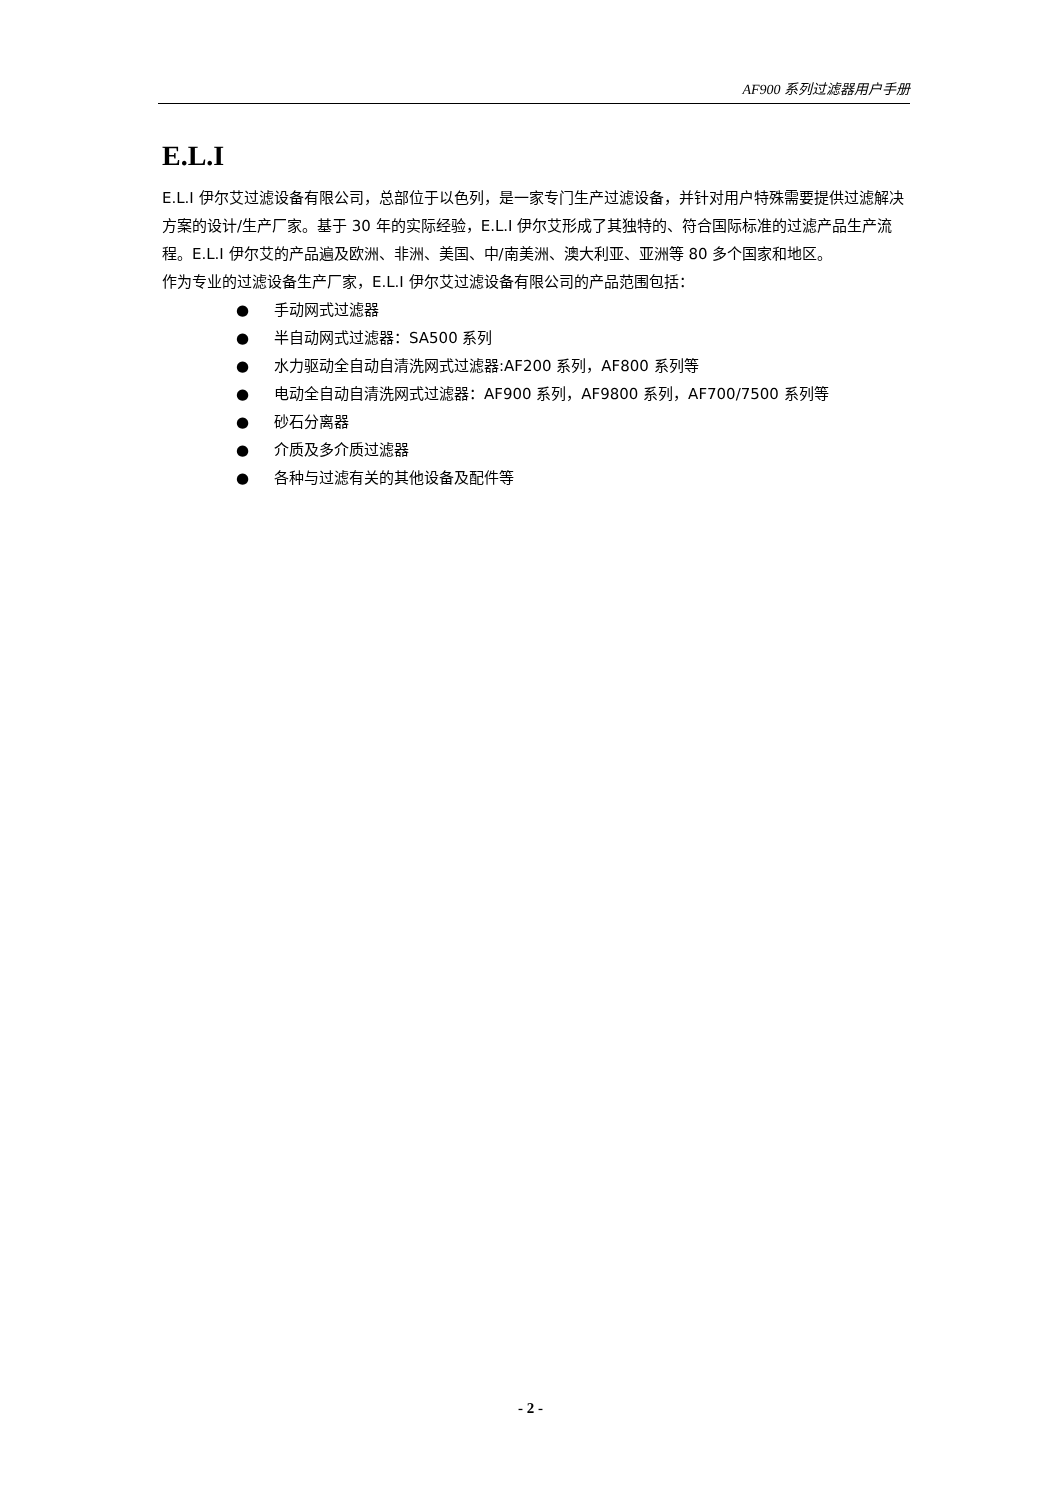AF900 系列过滤器用户手册
E.L.I
E.L.I 伊尔艾过滤设备有限公司，总部位于以色列，是一家专门生产过滤设备，并针对用户特殊需要提供过滤解决方案的设计/生产厂家。基于 30 年的实际经验，E.L.I 伊尔艾形成了其独特的、符合国际标准的过滤产品生产流程。E.L.I 伊尔艾的产品遍及欧洲、非洲、美国、中/南美洲、澳大利亚、亚洲等 80 多个国家和地区。
作为专业的过滤设备生产厂家，E.L.I 伊尔艾过滤设备有限公司的产品范围包括：
● 手动网式过滤器
● 半自动网式过滤器：SA500 系列
● 水力驱动全自动自清洗网式过滤器:AF200 系列，AF800 系列等
● 电动全自动自清洗网式过滤器：AF900 系列，AF9800 系列，AF700/7500 系列等
● 砂石分离器
● 介质及多介质过滤器
● 各种与过滤有关的其他设备及配件等
- 2 -